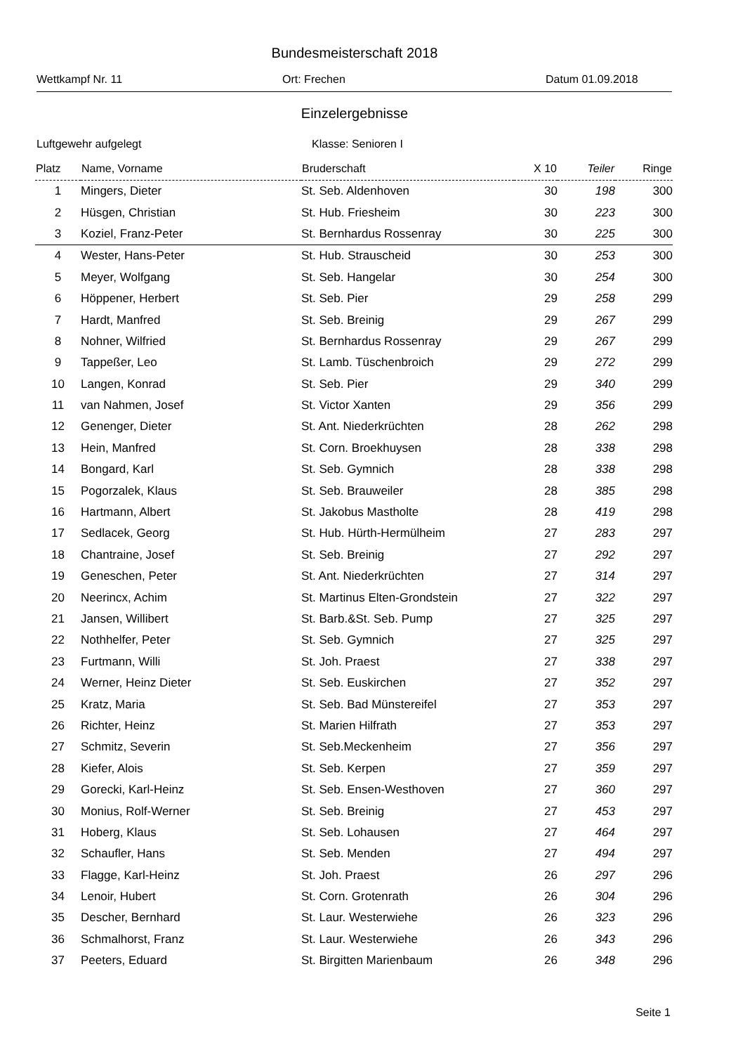Bundesmeisterschaft 2018
Wettkampf Nr. 11 Ort: Frechen Datum 01.09.2018
Einzelergebnisse
Luftgewehr aufgelegt Klasse: Senioren I
| Platz | Name, Vorname | Bruderschaft | X 10 | Teiler | Ringe |
| --- | --- | --- | --- | --- | --- |
| 1 | Mingers, Dieter | St. Seb. Aldenhoven | 30 | 198 | 300 |
| 2 | Hüsgen, Christian | St. Hub. Friesheim | 30 | 223 | 300 |
| 3 | Koziel, Franz-Peter | St. Bernhardus Rossenray | 30 | 225 | 300 |
| 4 | Wester, Hans-Peter | St. Hub. Strauscheid | 30 | 253 | 300 |
| 5 | Meyer, Wolfgang | St. Seb. Hangelar | 30 | 254 | 300 |
| 6 | Höppener, Herbert | St. Seb. Pier | 29 | 258 | 299 |
| 7 | Hardt, Manfred | St. Seb. Breinig | 29 | 267 | 299 |
| 8 | Nohner, Wilfried | St. Bernhardus Rossenray | 29 | 267 | 299 |
| 9 | Tappeßer, Leo | St. Lamb. Tüschenbroich | 29 | 272 | 299 |
| 10 | Langen, Konrad | St. Seb. Pier | 29 | 340 | 299 |
| 11 | van Nahmen, Josef | St. Victor Xanten | 29 | 356 | 299 |
| 12 | Genenger, Dieter | St. Ant. Niederkrüchten | 28 | 262 | 298 |
| 13 | Hein, Manfred | St. Corn. Broekhuysen | 28 | 338 | 298 |
| 14 | Bongard, Karl | St. Seb. Gymnich | 28 | 338 | 298 |
| 15 | Pogorzalek, Klaus | St. Seb. Brauweiler | 28 | 385 | 298 |
| 16 | Hartmann, Albert | St. Jakobus Mastholte | 28 | 419 | 298 |
| 17 | Sedlacek, Georg | St. Hub. Hürth-Hermülheim | 27 | 283 | 297 |
| 18 | Chantraine, Josef | St. Seb. Breinig | 27 | 292 | 297 |
| 19 | Geneschen, Peter | St. Ant. Niederkrüchten | 27 | 314 | 297 |
| 20 | Neerincx, Achim | St. Martinus Elten-Grondstein | 27 | 322 | 297 |
| 21 | Jansen, Willibert | St. Barb.&St. Seb. Pump | 27 | 325 | 297 |
| 22 | Nothhelfer, Peter | St. Seb. Gymnich | 27 | 325 | 297 |
| 23 | Furtmann, Willi | St. Joh. Praest | 27 | 338 | 297 |
| 24 | Werner, Heinz Dieter | St. Seb. Euskirchen | 27 | 352 | 297 |
| 25 | Kratz, Maria | St. Seb. Bad Münstereifel | 27 | 353 | 297 |
| 26 | Richter, Heinz | St. Marien Hilfrath | 27 | 353 | 297 |
| 27 | Schmitz, Severin | St. Seb.Meckenheim | 27 | 356 | 297 |
| 28 | Kiefer, Alois | St. Seb. Kerpen | 27 | 359 | 297 |
| 29 | Gorecki, Karl-Heinz | St. Seb. Ensen-Westhoven | 27 | 360 | 297 |
| 30 | Monius, Rolf-Werner | St. Seb. Breinig | 27 | 453 | 297 |
| 31 | Hoberg, Klaus | St. Seb. Lohausen | 27 | 464 | 297 |
| 32 | Schaufler, Hans | St. Seb. Menden | 27 | 494 | 297 |
| 33 | Flagge, Karl-Heinz | St. Joh. Praest | 26 | 297 | 296 |
| 34 | Lenoir, Hubert | St. Corn. Grotenrath | 26 | 304 | 296 |
| 35 | Descher, Bernhard | St. Laur. Westerwiehe | 26 | 323 | 296 |
| 36 | Schmalhorst, Franz | St. Laur. Westerwiehe | 26 | 343 | 296 |
| 37 | Peeters, Eduard | St. Birgitten Marienbaum | 26 | 348 | 296 |
Seite 1